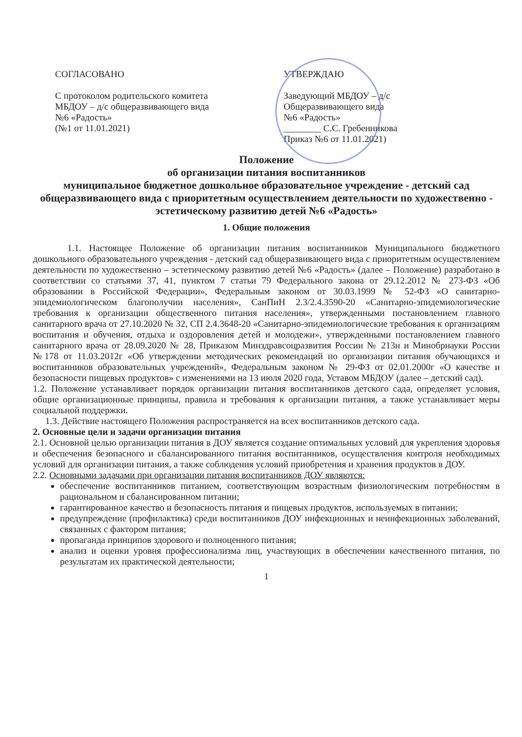СОГЛАСОВАНО
С протоколом родительского комитета
МБДОУ – д/с общеразвивающего вида
№6 «Радость»
(№1 от 11.01.2021)
УТВЕРЖДАЮ
Заведующий МБДОУ – д/с
Общеразвивающего вида
№6 «Радость»
________ С.С. Гребенникова
Приказ №6 от 11.01.2021)
Положение
об организации питания воспитанников
муниципальное бюджетное дошкольное образовательное учреждение - детский сад общеразвивающего вида с приоритетным осуществлением деятельности по художественно - эстетическому развитию детей №6 «Радость»
1. Общие положения
1.1. Настоящее Положение об организации питания воспитанников Муниципального бюджетного дошкольного образовательного учреждения - детский сад общеразвивающего вида с приоритетным осуществлением деятельности по художественно – эстетическому развитию детей №6 «Радость» (далее – Положение) разработано в соответствии со статьями 37, 41, пунктом 7 статьи 79 Федерального закона от 29.12.2012 № 273-ФЗ «Об образовании в Российской Федерации», Федеральным законом от 30.03.1999 № 52-ФЗ «О санитарно-эпидемиологическом благополучии населения», СанПиН 2.3/2.4.3590-20 «Санитарно-эпидемиологические требования к организации общественного питания населения», утвержденными постановлением главного санитарного врача от 27.10.2020 № 32, СП 2.4.3648-20 «Санитарно-эпидемиологические требования к организациям воспитания и обучения, отдыха и оздоровления детей и молодежи», утвержденными постановлением главного санитарного врача от 28.09.2020 № 28, Приказом Минздравсоцразвития России № 213н и Минобрнауки России №178 от 11.03.2012г «Об утверждении методических рекомендаций по организации питания обучающихся и воспитанников образовательных учреждений», Федеральным законом № 29-ФЗ от 02.01.2000г «О качестве и безопасности пищевых продуктов» с изменениями на 13 июля 2020 года, Уставом МБДОУ (далее – детский сад).
1.2. Положение устанавливает порядок организации питания воспитанников детского сада, определяет условия, общие организационные принципы, правила и требования к организации питания, а также устанавливает меры социальной поддержки.
1.3. Действие настоящего Положения распространяется на всех воспитанников детского сада.
2. Основные цели и задачи организации питания
2.1. Основной целью организации питания в ДОУ является создание оптимальных условий для укрепления здоровья и обеспечения безопасного и сбалансированного питания воспитанников, осуществления контроля необходимых условий для организации питания, а также соблюдения условий приобретения и хранения продуктов в ДОУ.
2.2. Основными задачами при организации питания воспитанников ДОУ являются:
обеспечение воспитанников питанием, соответствующим возрастным физиологическим потребностям в рациональном и сбалансированном питании;
гарантированное качество и безопасность питания и пищевых продуктов, используемых в питании;
предупреждение (профилактика) среди воспитанников ДОУ инфекционных и неинфекционных заболеваний, связанных с фактором питания;
пропаганда принципов здорового и полноценного питания;
анализ и оценки уровня профессионализма лиц, участвующих в обеспечении качественного питания, по результатам их практической деятельности;
1